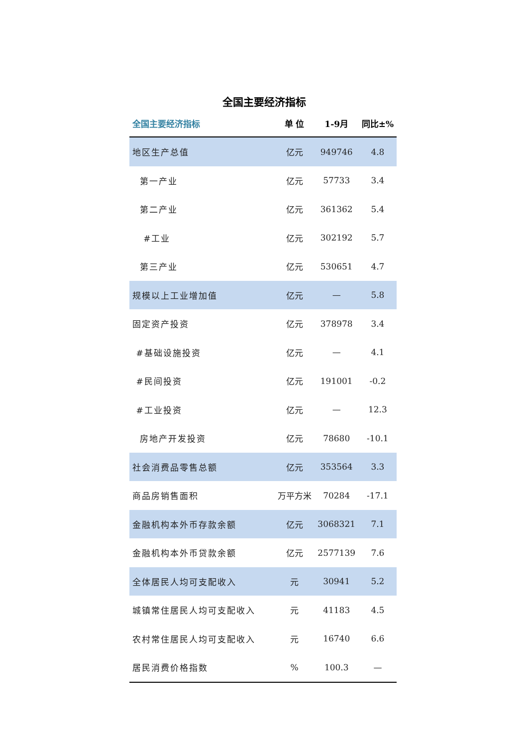全国主要经济指标
| 全国主要经济指标 | 单 位 | 1-9月 | 同比±% |
| --- | --- | --- | --- |
| 地区生产总值 | 亿元 | 949746 | 4.8 |
| 第一产业 | 亿元 | 57733 | 3.4 |
| 第二产业 | 亿元 | 361362 | 5.4 |
| #工业 | 亿元 | 302192 | 5.7 |
| 第三产业 | 亿元 | 530651 | 4.7 |
| 规模以上工业增加值 | 亿元 | — | 5.8 |
| 固定资产投资 | 亿元 | 378978 | 3.4 |
| #基础设施投资 | 亿元 | — | 4.1 |
| #民间投资 | 亿元 | 191001 | -0.2 |
| #工业投资 | 亿元 | — | 12.3 |
| 房地产开发投资 | 亿元 | 78680 | -10.1 |
| 社会消费品零售总额 | 亿元 | 353564 | 3.3 |
| 商品房销售面积 | 万平方米 | 70284 | -17.1 |
| 金融机构本外币存款余额 | 亿元 | 3068321 | 7.1 |
| 金融机构本外币贷款余额 | 亿元 | 2577139 | 7.6 |
| 全体居民人均可支配收入 | 元 | 30941 | 5.2 |
| 城镇常住居民人均可支配收入 | 元 | 41183 | 4.5 |
| 农村常住居民人均可支配收入 | 元 | 16740 | 6.6 |
| 居民消费价格指数 | % | 100.3 | — |